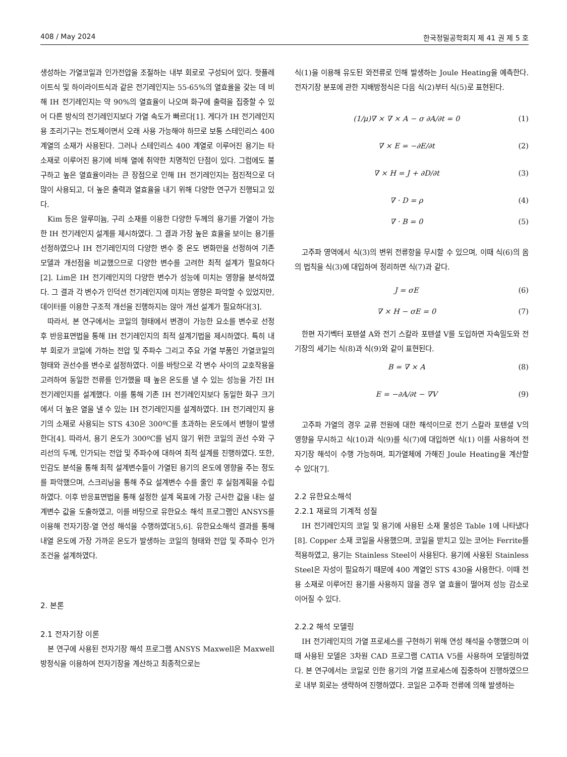408 / May 2024 한국정밀공학회지 제 41 권 제 5 호
생성하는 가열코일과 인가전압을 조절하는 내부 회로로 구성되어 있다. 핫플레이트식 및 하이라이트식과 같은 전기레인지는 55-65%의 열효율을 갖는 데 비해 IH 전기레인지는 약 90%의 열효율이 나오며 화구에 출력을 집중할 수 있어 다른 방식의 전기레인지보다 가열 속도가 빠르다[1]. 게다가 IH 전기레인지용 조리기구는 전도체이면서 오래 사용 가능해야 하므로 보통 스테인리스 400 계열의 소재가 사용된다. 그러나 스테인리스 400 계열로 이루어진 용기는 타 소재로 이루어진 용기에 비해 열에 취약한 치명적인 단점이 있다. 그럼에도 불구하고 높은 열효율이라는 큰 장점으로 인해 IH 전기레인지는 점진적으로 더 많이 사용되고, 더 높은 출력과 열효율을 내기 위해 다양한 연구가 진행되고 있다.
Kim 등은 알루미늄, 구리 소재를 이용한 다양한 두께의 용기를 가열이 가능한 IH 전기레인지 설계를 제시하였다. 그 결과 가장 높은 효율을 보이는 용기를 선정하였으나 IH 전기레인지의 다양한 변수 중 온도 변화만을 선정하여 기존 모델과 개선점을 비교했으므로 다양한 변수를 고려한 최적 설계가 필요하다[2]. Lim은 IH 전기레인지의 다양한 변수가 성능에 미치는 영향을 분석하였다. 그 결과 각 변수가 인덕션 전기레인지에 미치는 영향은 파악할 수 있었지만, 데이터를 이용한 구조적 개선을 진행하지는 않아 개선 설계가 필요하다[3].
따라서, 본 연구에서는 코일의 형태에서 변경이 가능한 요소를 변수로 선정 후 반응표면법을 통해 IH 전기레인지의 최적 설계기법을 제시하였다. 특히 내부 회로가 코일에 가하는 전압 및 주파수 그리고 주요 가열 부품인 가열코일의 형태와 권선수를 변수로 설정하였다. 이를 바탕으로 각 변수 사이의 교호작용을 고려하여 동일한 전류를 인가했을 때 높은 온도를 낼 수 있는 성능을 가진 IH 전기레인지를 설계했다. 이를 통해 기존 IH 전기레인지보다 동일한 화구 크기에서 더 높은 열을 낼 수 있는 IH 전기레인지를 설계하였다. IH 전기레인지 용기의 소재로 사용되는 STS 430은 300ºC를 초과하는 온도에서 변형이 발생한다[4]. 따라서, 용기 온도가 300ºC를 넘지 않기 위한 코일의 권선 수와 구리선의 두께, 인가되는 전압 및 주파수에 대하여 최적 설계를 진행하였다. 또한, 민감도 분석을 통해 최적 설계변수들이 가열된 용기의 온도에 영향을 주는 정도를 파악했으며, 스크리닝을 통해 주요 설계변수 수를 줄인 후 실험계획을 수립하였다. 이후 반응표면법을 통해 설정한 설계 목표에 가장 근사한 값을 내는 설계변수 값을 도출하였고, 이를 바탕으로 유한요소 해석 프로그램인 ANSYS를 이용해 전자기장-열 연성 해석을 수행하였다[5,6]. 유한요소해석 결과를 통해 내열 온도에 가장 가까운 온도가 발생하는 코일의 형태와 전압 및 주파수 인가 조건을 설계하였다.
2. 본론
2.1 전자기장 이론
본 연구에 사용된 전자기장 해석 프로그램 ANSYS Maxwell은 Maxwell 방정식을 이용하여 전자기장을 계산하고 최종적으로는
식(1)을 이용해 유도된 와전류로 인해 발생하는 Joule Heating을 예측한다. 전자기장 분포에 관한 지배방정식은 다음 식(2)부터 식(5)로 표현된다.
(1/μ)∇ × ∇ × A − σ ∂A/∂t = 0 (1)
∇ × E = −∂E/∂t (2)
∇ × H = J + ∂D/∂t (3)
∇ · D = ρ (4)
∇ · B = 0 (5)
고주파 영역에서 식(3)의 변위 전류항을 무시할 수 있으며, 이때 식(6)의 옴의 법칙을 식(3)에 대입하여 정리하면 식(7)과 같다.
J = σE (6)
∇ × H − σE = 0 (7)
한편 자기벡터 포텐셜 A와 전기 스칼라 포텐셜 V를 도입하면 자속밀도와 전기장의 세기는 식(8)과 식(9)와 같이 표현된다.
B = ∇ × A (8)
E = −∂A/∂t − ∇V (9)
고주파 가열의 경우 교류 전원에 대한 해석이므로 전기 스칼라 포텐셜 V의 영향을 무시하고 식(10)과 식(9)를 식(7)에 대입하면 식(1) 이를 사용하여 전자기장 해석이 수행 가능하며, 피가열체에 가해진 Joule Heating을 계산할 수 있다[7].
2.2 유한요소해석
2.2.1 재료의 기계적 성질
IH 전기레인지의 코일 및 용기에 사용된 소재 물성은 Table 1에 나타냈다[8]. Copper 소재 코일을 사용했으며, 코일을 받치고 있는 코어는 Ferrite를 적용하였고, 용기는 Stainless Steel이 사용된다. 용기에 사용된 Stainless Steel은 자성이 필요하기 때문에 400 계열인 STS 430을 사용한다. 이때 전용 소재로 이루어진 용기를 사용하지 않을 경우 열 효율이 떨어져 성능 감소로 이어질 수 있다.
2.2.2 해석 모델링
IH 전기레인지의 가열 프로세스를 구현하기 위해 연성 해석을 수행했으며 이때 사용된 모델은 3차원 CAD 프로그램 CATIA V5를 사용하여 모델링하였다. 본 연구에서는 코일로 인한 용기의 가열 프로세스에 집중하여 진행하였으므로 내부 회로는 생략하여 진행하였다. 코일은 고주파 전류에 의해 발생하는